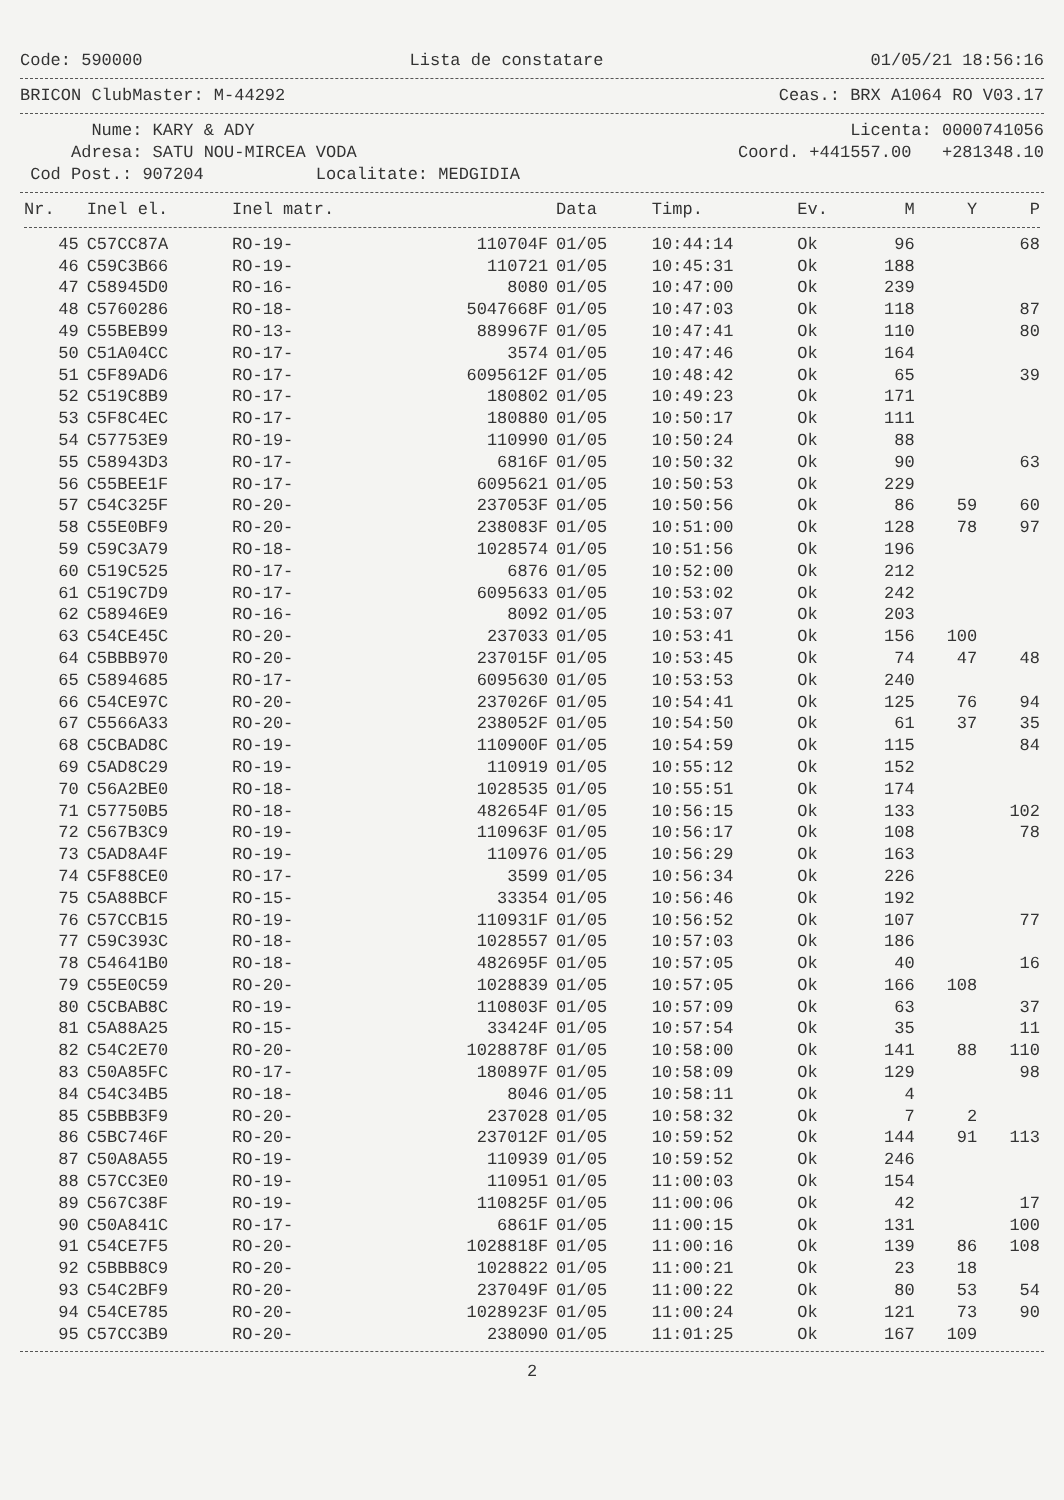Code: 590000 Lista de constatare 01/05/21 18:56:16
BRICON ClubMaster: M-44292 Ceas.: BRX A1064 RO V03.17
Nume: KARY & ADY Licenta: 0000741056
Adresa: SATU NOU-MIRCEA VODA Coord. +441557.00 +281348.10
Cod Post.: 907204 Localitate: MEDGIDIA
| Nr. | Inel el. | Inel matr. | | Data | Timp. | Ev. | M | Y | P |
| --- | --- | --- | --- | --- | --- | --- | --- | --- | --- |
| 45 | C57CC87A | RO-19- | 110704F | 01/05 | 10:44:14 | Ok | 96 | | 68 |
| 46 | C59C3B66 | RO-19- | 110721 | 01/05 | 10:45:31 | Ok | 188 | | |
| 47 | C58945D0 | RO-16- | 8080 | 01/05 | 10:47:00 | Ok | 239 | | |
| 48 | C5760286 | RO-18- | 5047668F | 01/05 | 10:47:03 | Ok | 118 | | 87 |
| 49 | C55BEB99 | RO-13- | 889967F | 01/05 | 10:47:41 | Ok | 110 | | 80 |
| 50 | C51A04CC | RO-17- | 3574 | 01/05 | 10:47:46 | Ok | 164 | | |
| 51 | C5F89AD6 | RO-17- | 6095612F | 01/05 | 10:48:42 | Ok | 65 | | 39 |
| 52 | C519C8B9 | RO-17- | 180802 | 01/05 | 10:49:23 | Ok | 171 | | |
| 53 | C5F8C4EC | RO-17- | 180880 | 01/05 | 10:50:17 | Ok | 111 | | |
| 54 | C57753E9 | RO-19- | 110990 | 01/05 | 10:50:24 | Ok | 88 | | |
| 55 | C58943D3 | RO-17- | 6816F | 01/05 | 10:50:32 | Ok | 90 | | 63 |
| 56 | C55BEE1F | RO-17- | 6095621 | 01/05 | 10:50:53 | Ok | 229 | | |
| 57 | C54C325F | RO-20- | 237053F | 01/05 | 10:50:56 | Ok | 86 | 59 | 60 |
| 58 | C55E0BF9 | RO-20- | 238083F | 01/05 | 10:51:00 | Ok | 128 | 78 | 97 |
| 59 | C59C3A79 | RO-18- | 1028574 | 01/05 | 10:51:56 | Ok | 196 | | |
| 60 | C519C525 | RO-17- | 6876 | 01/05 | 10:52:00 | Ok | 212 | | |
| 61 | C519C7D9 | RO-17- | 6095633 | 01/05 | 10:53:02 | Ok | 242 | | |
| 62 | C58946E9 | RO-16- | 8092 | 01/05 | 10:53:07 | Ok | 203 | | |
| 63 | C54CE45C | RO-20- | 237033 | 01/05 | 10:53:41 | Ok | 156 | 100 | |
| 64 | C5BBB970 | RO-20- | 237015F | 01/05 | 10:53:45 | Ok | 74 | 47 | 48 |
| 65 | C5894685 | RO-17- | 6095630 | 01/05 | 10:53:53 | Ok | 240 | | |
| 66 | C54CE97C | RO-20- | 237026F | 01/05 | 10:54:41 | Ok | 125 | 76 | 94 |
| 67 | C5566A33 | RO-20- | 238052F | 01/05 | 10:54:50 | Ok | 61 | 37 | 35 |
| 68 | C5CBAD8C | RO-19- | 110900F | 01/05 | 10:54:59 | Ok | 115 | | 84 |
| 69 | C5AD8C29 | RO-19- | 110919 | 01/05 | 10:55:12 | Ok | 152 | | |
| 70 | C56A2BE0 | RO-18- | 1028535 | 01/05 | 10:55:51 | Ok | 174 | | |
| 71 | C57750B5 | RO-18- | 482654F | 01/05 | 10:56:15 | Ok | 133 | | 102 |
| 72 | C567B3C9 | RO-19- | 110963F | 01/05 | 10:56:17 | Ok | 108 | | 78 |
| 73 | C5AD8A4F | RO-19- | 110976 | 01/05 | 10:56:29 | Ok | 163 | | |
| 74 | C5F88CE0 | RO-17- | 3599 | 01/05 | 10:56:34 | Ok | 226 | | |
| 75 | C5A88BCF | RO-15- | 33354 | 01/05 | 10:56:46 | Ok | 192 | | |
| 76 | C57CCB15 | RO-19- | 110931F | 01/05 | 10:56:52 | Ok | 107 | | 77 |
| 77 | C59C393C | RO-18- | 1028557 | 01/05 | 10:57:03 | Ok | 186 | | |
| 78 | C54641B0 | RO-18- | 482695F | 01/05 | 10:57:05 | Ok | 40 | | 16 |
| 79 | C55E0C59 | RO-20- | 1028839 | 01/05 | 10:57:05 | Ok | 166 | 108 | |
| 80 | C5CBAB8C | RO-19- | 110803F | 01/05 | 10:57:09 | Ok | 63 | | 37 |
| 81 | C5A88A25 | RO-15- | 33424F | 01/05 | 10:57:54 | Ok | 35 | | 11 |
| 82 | C54C2E70 | RO-20- | 1028878F | 01/05 | 10:58:00 | Ok | 141 | 88 | 110 |
| 83 | C50A85FC | RO-17- | 180897F | 01/05 | 10:58:09 | Ok | 129 | | 98 |
| 84 | C54C34B5 | RO-18- | 8046 | 01/05 | 10:58:11 | Ok | 4 | | |
| 85 | C5BBB3F9 | RO-20- | 237028 | 01/05 | 10:58:32 | Ok | 7 | 2 | |
| 86 | C5BC746F | RO-20- | 237012F | 01/05 | 10:59:52 | Ok | 144 | 91 | 113 |
| 87 | C50A8A55 | RO-19- | 110939 | 01/05 | 10:59:52 | Ok | 246 | | |
| 88 | C57CC3E0 | RO-19- | 110951 | 01/05 | 11:00:03 | Ok | 154 | | |
| 89 | C567C38F | RO-19- | 110825F | 01/05 | 11:00:06 | Ok | 42 | | 17 |
| 90 | C50A841C | RO-17- | 6861F | 01/05 | 11:00:15 | Ok | 131 | | 100 |
| 91 | C54CE7F5 | RO-20- | 1028818F | 01/05 | 11:00:16 | Ok | 139 | 86 | 108 |
| 92 | C5BBB8C9 | RO-20- | 1028822 | 01/05 | 11:00:21 | Ok | 23 | 18 | |
| 93 | C54C2BF9 | RO-20- | 237049F | 01/05 | 11:00:22 | Ok | 80 | 53 | 54 |
| 94 | C54CE785 | RO-20- | 1028923F | 01/05 | 11:00:24 | Ok | 121 | 73 | 90 |
| 95 | C57CC3B9 | RO-20- | 238090 | 01/05 | 11:01:25 | Ok | 167 | 109 | |
2